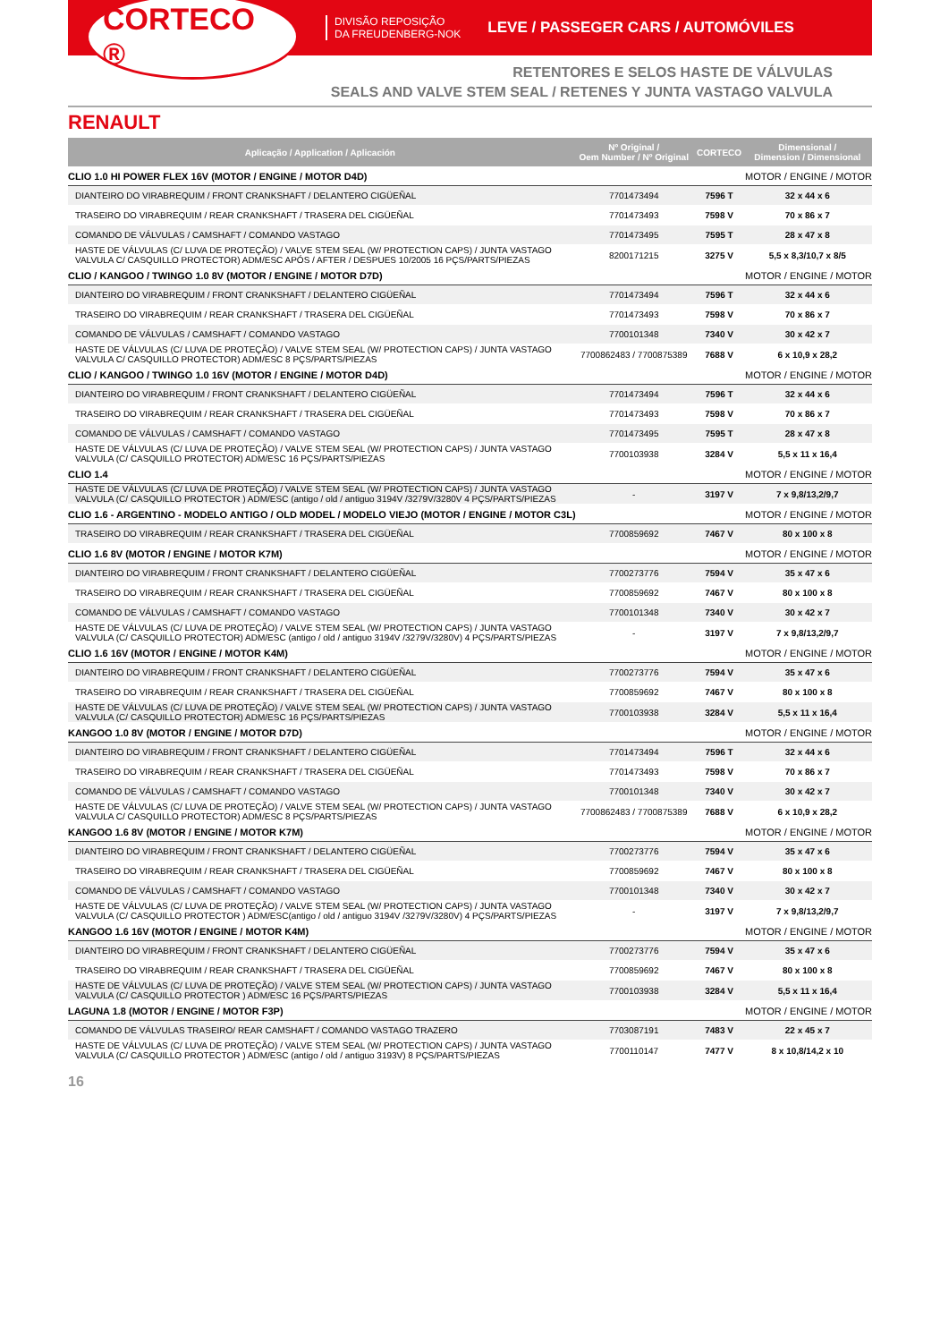CORTECO ®
DIVISÃO REPOSIÇÃO
DA FREUDENBERG-NOK
LEVE / PASSEGER CARS / AUTOMÓVILES
RETENTORES E SELOS HASTE DE VÁLVULAS
SEALS AND VALVE STEM SEAL / RETENES Y JUNTA VASTAGO VALVULA
RENAULT
| Aplicação / Application / Aplicación | Nº Original / Oem Number / Nº Original | CORTECO | Dimensional / Dimension / Dimensional |
| --- | --- | --- | --- |
| CLIO 1.0 HI POWER FLEX 16V (MOTOR / ENGINE / MOTOR D4D) | | | MOTOR / ENGINE / MOTOR |
| DIANTEIRO DO VIRABREQUIM / FRONT CRANKSHAFT / DELANTERO CIGÜEÑAL | 7701473494 | 7596 T | 32 x 44 x 6 |
| TRASEIRO DO VIRABREQUIM / REAR CRANKSHAFT / TRASERA DEL CIGÜEÑAL | 7701473493 | 7598 V | 70 x 86 x 7 |
| COMANDO DE VÁLVULAS / CAMSHAFT / COMANDO VASTAGO | 7701473495 | 7595 T | 28 x 47 x 8 |
| HASTE DE VÁLVULAS (C/ LUVA DE PROTEÇÃO) / VALVE STEM SEAL (W/ PROTECTION CAPS) / JUNTA VASTAGO VALVULA C/ CASQUILLO PROTECTOR) ADM/ESC APÓS / AFTER / DESPUES 10/2005 16 PÇS/PARTS/PIEZAS | 8200171215 | 3275 V | 5,5 x 8,3/10,7 x 8/5 |
| CLIO / KANGOO / TWINGO 1.0 8V (MOTOR / ENGINE / MOTOR D7D) | | | MOTOR / ENGINE / MOTOR |
| DIANTEIRO DO VIRABREQUIM / FRONT CRANKSHAFT / DELANTERO CIGÜEÑAL | 7701473494 | 7596 T | 32 x 44 x 6 |
| TRASEIRO DO VIRABREQUIM / REAR CRANKSHAFT / TRASERA DEL CIGÜEÑAL | 7701473493 | 7598 V | 70 x 86 x 7 |
| COMANDO DE VÁLVULAS / CAMSHAFT / COMANDO VASTAGO | 7700101348 | 7340 V | 30 x 42 x 7 |
| HASTE DE VÁLVULAS (C/ LUVA DE PROTEÇÃO) / VALVE STEM SEAL (W/ PROTECTION CAPS) / JUNTA VASTAGO VALVULA C/ CASQUILLO PROTECTOR) ADM/ESC 8 PÇS/PARTS/PIEZAS | 7700862483 / 7700875389 | 7688 V | 6 x 10,9 x 28,2 |
| CLIO / KANGOO / TWINGO 1.0 16V (MOTOR / ENGINE / MOTOR D4D) | | | MOTOR / ENGINE / MOTOR |
| DIANTEIRO DO VIRABREQUIM / FRONT CRANKSHAFT / DELANTERO CIGÜEÑAL | 7701473494 | 7596 T | 32 x 44 x 6 |
| TRASEIRO DO VIRABREQUIM / REAR CRANKSHAFT / TRASERA DEL CIGÜEÑAL | 7701473493 | 7598 V | 70 x 86 x 7 |
| COMANDO DE VÁLVULAS / CAMSHAFT / COMANDO VASTAGO | 7701473495 | 7595 T | 28 x 47 x 8 |
| HASTE DE VÁLVULAS (C/ LUVA DE PROTEÇÃO) / VALVE STEM SEAL (W/ PROTECTION CAPS) / JUNTA VASTAGO VALVULA (C/ CASQUILLO PROTECTOR) ADM/ESC 16 PÇS/PARTS/PIEZAS | 7700103938 | 3284 V | 5,5 x 11 x 16,4 |
| CLIO 1.4 | | | MOTOR / ENGINE / MOTOR |
| HASTE DE VÁLVULAS (C/ LUVA DE PROTEÇÃO) / VALVE STEM SEAL (W/ PROTECTION CAPS) / JUNTA VASTAGO VALVULA (C/ CASQUILLO PROTECTOR ) ADM/ESC (antigo / old / antiguo 3194V /3279V/3280V 4 PÇS/PARTS/PIEZAS | - | 3197 V | 7 x 9,8/13,2/9,7 |
| CLIO 1.6 - ARGENTINO - MODELO ANTIGO / OLD MODEL / MODELO VIEJO (MOTOR / ENGINE / MOTOR C3L) | | | MOTOR / ENGINE / MOTOR |
| TRASEIRO DO VIRABREQUIM / REAR CRANKSHAFT / TRASERA DEL CIGÜEÑAL | 7700859692 | 7467 V | 80 x 100 x 8 |
| CLIO 1.6 8V (MOTOR / ENGINE / MOTOR K7M) | | | MOTOR / ENGINE / MOTOR |
| DIANTEIRO DO VIRABREQUIM / FRONT CRANKSHAFT / DELANTERO CIGÜEÑAL | 7700273776 | 7594 V | 35 x 47 x 6 |
| TRASEIRO DO VIRABREQUIM / REAR CRANKSHAFT / TRASERA DEL CIGÜEÑAL | 7700859692 | 7467 V | 80 x 100 x 8 |
| COMANDO DE VÁLVULAS / CAMSHAFT / COMANDO VASTAGO | 7700101348 | 7340 V | 30 x 42 x 7 |
| HASTE DE VÁLVULAS (C/ LUVA DE PROTEÇÃO) / VALVE STEM SEAL (W/ PROTECTION CAPS) / JUNTA VASTAGO VALVULA (C/ CASQUILLO PROTECTOR) ADM/ESC (antigo / old / antiguo 3194V /3279V/3280V) 4 PÇS/PARTS/PIEZAS | - | 3197 V | 7 x 9,8/13,2/9,7 |
| CLIO 1.6 16V (MOTOR / ENGINE / MOTOR K4M) | | | MOTOR / ENGINE / MOTOR |
| DIANTEIRO DO VIRABREQUIM / FRONT CRANKSHAFT / DELANTERO CIGÜEÑAL | 7700273776 | 7594 V | 35 x 47 x 6 |
| TRASEIRO DO VIRABREQUIM / REAR CRANKSHAFT / TRASERA DEL CIGÜEÑAL | 7700859692 | 7467 V | 80 x 100 x 8 |
| HASTE DE VÁLVULAS (C/ LUVA DE PROTEÇÃO) / VALVE STEM SEAL (W/ PROTECTION CAPS) / JUNTA VASTAGO VALVULA (C/ CASQUILLO PROTECTOR) ADM/ESC 16 PÇS/PARTS/PIEZAS | 7700103938 | 3284 V | 5,5 x 11 x 16,4 |
| KANGOO 1.0 8V (MOTOR / ENGINE / MOTOR D7D) | | | MOTOR / ENGINE / MOTOR |
| DIANTEIRO DO VIRABREQUIM / FRONT CRANKSHAFT / DELANTERO CIGÜEÑAL | 7701473494 | 7596 T | 32 x 44 x 6 |
| TRASEIRO DO VIRABREQUIM / REAR CRANKSHAFT / TRASERA DEL CIGÜEÑAL | 7701473493 | 7598 V | 70 x 86 x 7 |
| COMANDO DE VÁLVULAS / CAMSHAFT / COMANDO VASTAGO | 7700101348 | 7340 V | 30 x 42 x 7 |
| HASTE DE VÁLVULAS (C/ LUVA DE PROTEÇÃO) / VALVE STEM SEAL (W/ PROTECTION CAPS) / JUNTA VASTAGO VALVULA C/ CASQUILLO PROTECTOR) ADM/ESC 8 PÇS/PARTS/PIEZAS | 7700862483 / 7700875389 | 7688 V | 6 x 10,9 x 28,2 |
| KANGOO 1.6 8V (MOTOR / ENGINE / MOTOR K7M) | | | MOTOR / ENGINE / MOTOR |
| DIANTEIRO DO VIRABREQUIM / FRONT CRANKSHAFT / DELANTERO CIGÜEÑAL | 7700273776 | 7594 V | 35 x 47 x 6 |
| TRASEIRO DO VIRABREQUIM / REAR CRANKSHAFT / TRASERA DEL CIGÜEÑAL | 7700859692 | 7467 V | 80 x 100 x 8 |
| COMANDO DE VÁLVULAS / CAMSHAFT / COMANDO VASTAGO | 7700101348 | 7340 V | 30 x 42 x 7 |
| HASTE DE VÁLVULAS (C/ LUVA DE PROTEÇÃO) / VALVE STEM SEAL (W/ PROTECTION CAPS) / JUNTA VASTAGO VALVULA (C/ CASQUILLO PROTECTOR ) ADM/ESC(antigo / old / antiguo 3194V /3279V/3280V) 4 PÇS/PARTS/PIEZAS | - | 3197 V | 7 x 9,8/13,2/9,7 |
| KANGOO 1.6 16V (MOTOR / ENGINE / MOTOR K4M) | | | MOTOR / ENGINE / MOTOR |
| DIANTEIRO DO VIRABREQUIM / FRONT CRANKSHAFT / DELANTERO CIGÜEÑAL | 7700273776 | 7594 V | 35 x 47 x 6 |
| TRASEIRO DO VIRABREQUIM / REAR CRANKSHAFT / TRASERA DEL CIGÜEÑAL | 7700859692 | 7467 V | 80 x 100 x 8 |
| HASTE DE VÁLVULAS (C/ LUVA DE PROTEÇÃO) / VALVE STEM SEAL (W/ PROTECTION CAPS) / JUNTA VASTAGO VALVULA (C/ CASQUILLO PROTECTOR ) ADM/ESC 16 PÇS/PARTS/PIEZAS | 7700103938 | 3284 V | 5,5 x 11 x 16,4 |
| LAGUNA 1.8 (MOTOR / ENGINE / MOTOR F3P) | | | MOTOR / ENGINE / MOTOR |
| COMANDO DE VÁLVULAS TRASEIRO/ REAR CAMSHAFT / COMANDO VASTAGO TRAZERO | 7703087191 | 7483 V | 22 x 45 x 7 |
| HASTE DE VÁLVULAS (C/ LUVA DE PROTEÇÃO) / VALVE STEM SEAL (W/ PROTECTION CAPS) / JUNTA VASTAGO VALVULA (C/ CASQUILLO PROTECTOR ) ADM/ESC (antigo / old / antiguo 3193V) 8 PÇS/PARTS/PIEZAS | 7700110147 | 7477 V | 8 x 10,8/14,2 x 10 |
16